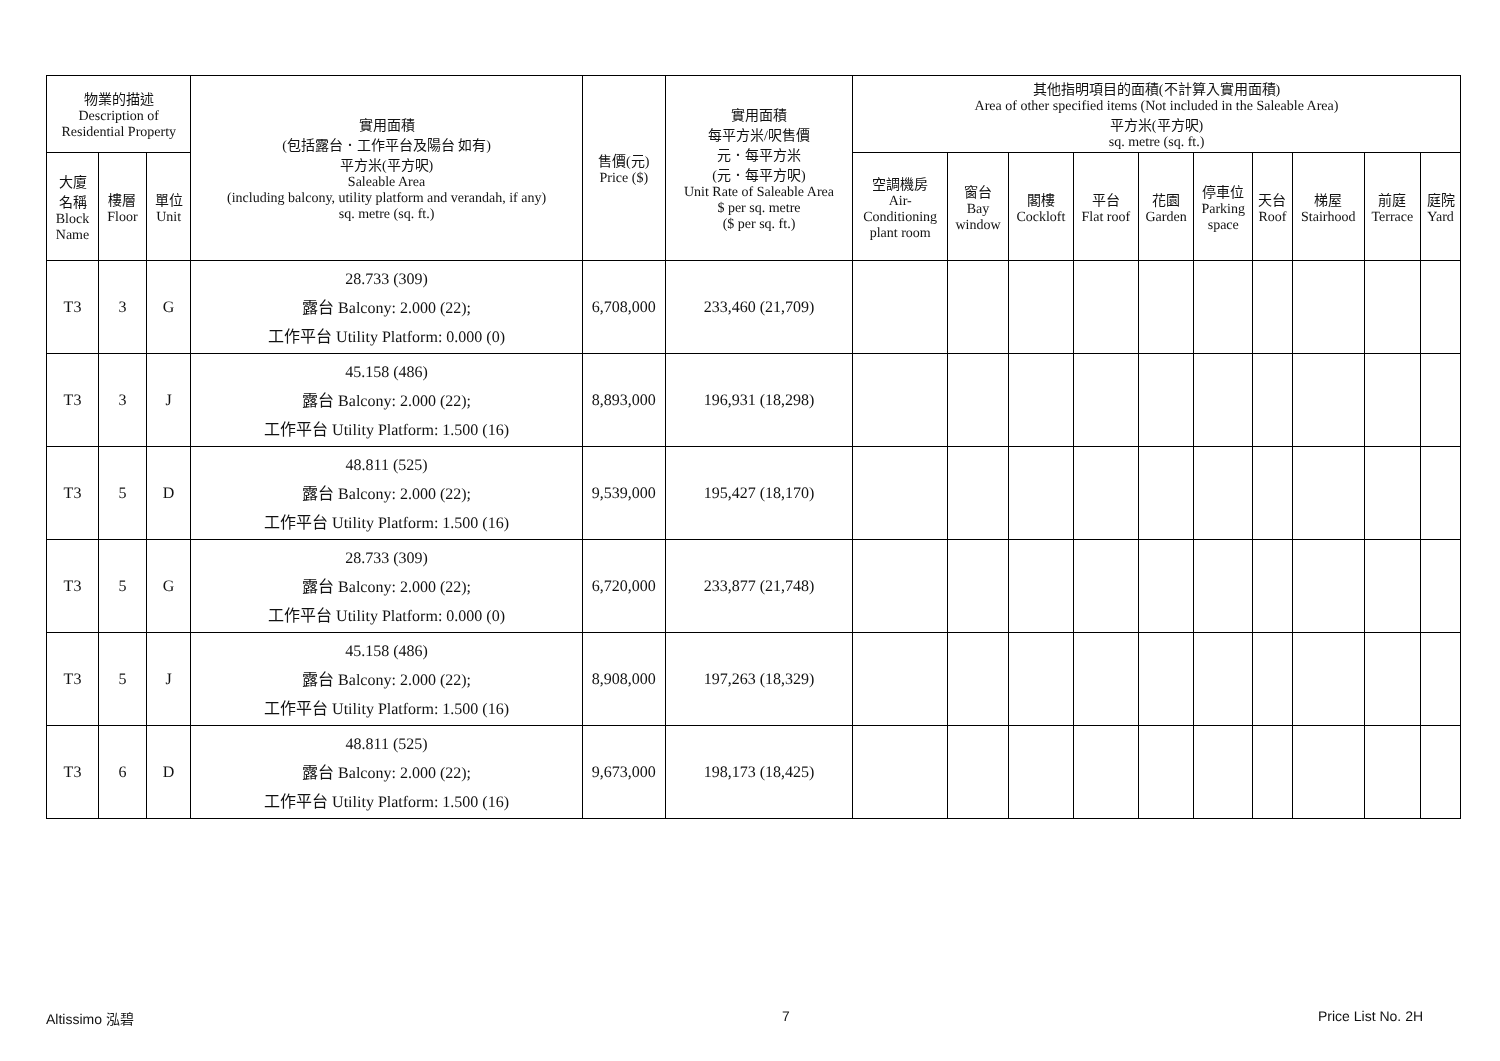| 物業的描述 Description of Residential Property | | | 實用面積 (包括露台．工作平台及陽台 如有) 平方米(平方呎) Saleable Area (including balcony, utility platform and verandah, if any) sq. metre (sq. ft.) | 售價(元) Price ($) | 實用面積 每平方米/呎售價 元．每平方米 (元．每平方呎) Unit Rate of Saleable Area $ per sq. metre ($ per sq. ft.) | 其他指明項目的面積(不計算入實用面積) Area of other specified items (Not included in the Saleable Area) 平方米(平方呎) sq. metre (sq. ft.) | | | | | | | | | |
| --- | --- | --- | --- | --- | --- | --- | --- | --- | --- | --- | --- | --- | --- | --- | --- |
| 大廈 名稱 Block Name | 樓層 Floor | 單位 Unit | | | | 空調機房 Air- Conditioning plant room | 窗台 Bay window | 閣樓 Cockloft | 平台 Flat roof | 花園 Garden | 停車位 Parking space | 天台 Roof | 梯屋 Stairhood | 前庭 Terrace | 庭院 Yard |
| T3 | 3 | G | 28.733 (309) 露台 Balcony: 2.000 (22); 工作平台 Utility Platform: 0.000 (0) | 6,708,000 | 233,460 (21,709) | | | | | | | | | | |
| T3 | 3 | J | 45.158 (486) 露台 Balcony: 2.000 (22); 工作平台 Utility Platform: 1.500 (16) | 8,893,000 | 196,931 (18,298) | | | | | | | | | | |
| T3 | 5 | D | 48.811 (525) 露台 Balcony: 2.000 (22); 工作平台 Utility Platform: 1.500 (16) | 9,539,000 | 195,427 (18,170) | | | | | | | | | | |
| T3 | 5 | G | 28.733 (309) 露台 Balcony: 2.000 (22); 工作平台 Utility Platform: 0.000 (0) | 6,720,000 | 233,877 (21,748) | | | | | | | | | | |
| T3 | 5 | J | 45.158 (486) 露台 Balcony: 2.000 (22); 工作平台 Utility Platform: 1.500 (16) | 8,908,000 | 197,263 (18,329) | | | | | | | | | | |
| T3 | 6 | D | 48.811 (525) 露台 Balcony: 2.000 (22); 工作平台 Utility Platform: 1.500 (16) | 9,673,000 | 198,173 (18,425) | | | | | | | | | | |
Altissimo 泓碧 7 Price List No. 2H